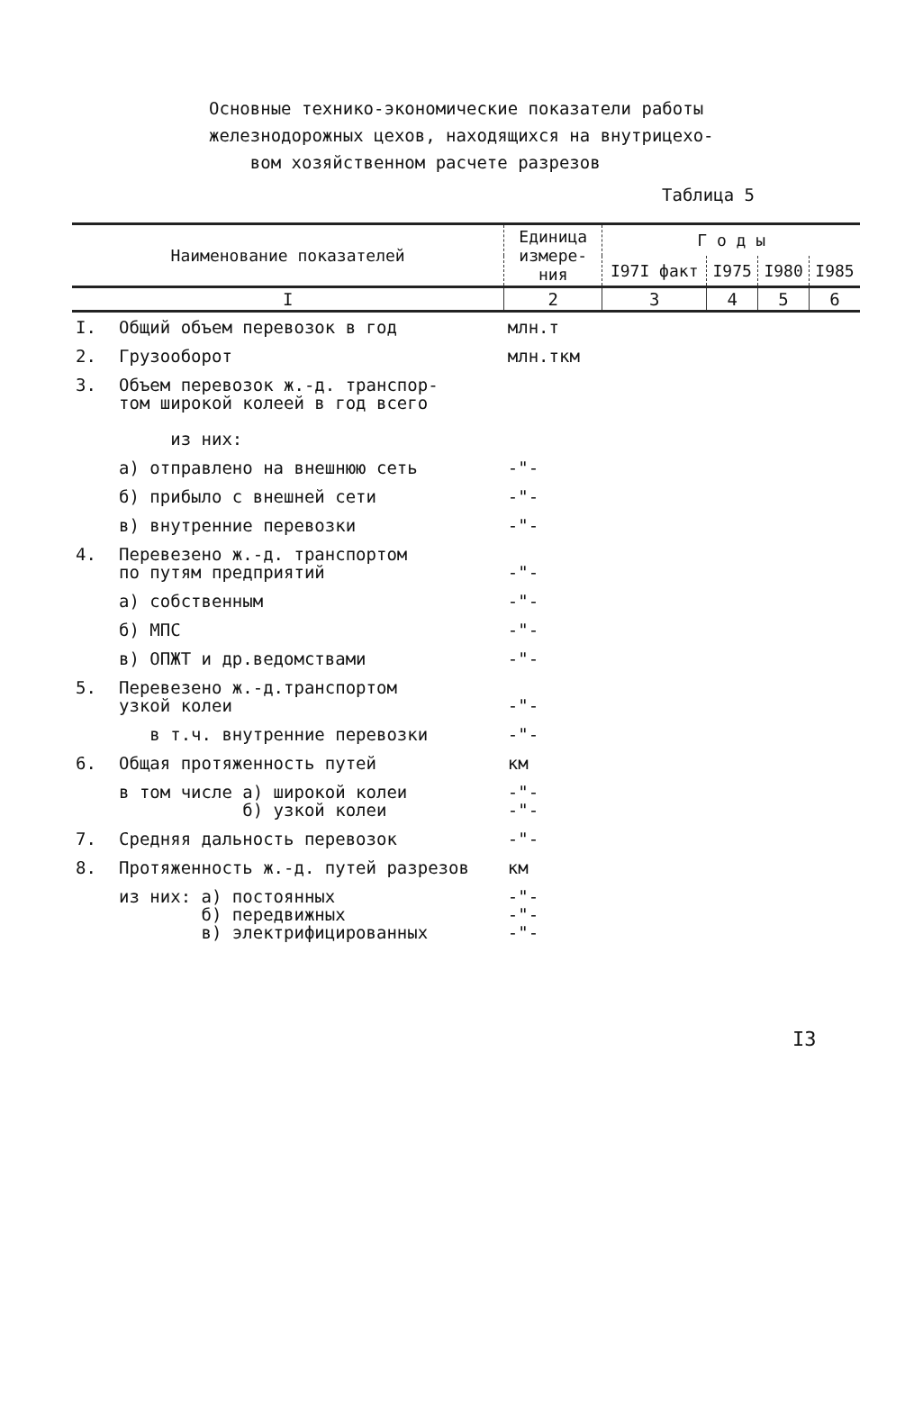Основные технико-экономические показатели работы
железнодорожных цехов, находящихся на внутрицехо-
вом хозяйственном расчете разрезов
Таблица 5
| Наименование показателей | | Единица измере-ния | Г о д ы | | | |
| --- | --- | --- | --- | --- | --- | --- |
| | | | I97I факт | I975 | I980 | I985 |
| I | | 2 | 3 | 4 | 5 | 6 |
| I. | Общий объем перевозок в год | млн.т | | | | |
| 2. | Грузооборот | млн.ткм | | | | |
| 3. | Объем перевозок ж.-д. транспор- том широкой колеей в год всего из них: | | | | | |
| | а) отправлено на внешнюю сеть | -"- | | | | |
| | б) прибыло с внешней сети | -"- | | | | |
| | в) внутренние перевозки | -"- | | | | |
| 4. | Перевезено ж.-д. транспортом по путям предприятий | -"- | | | | |
| | а) собственным | -"- | | | | |
| | б) МПС | -"- | | | | |
| | в) ОПЖТ и др.ведомствами | -"- | | | | |
| 5. | Перевезено ж.-д.транспортом узкой колеи | -"- | | | | |
| | в т.ч. внутренние перевозки | -"- | | | | |
| 6. | Общая протяженность путей | км | | | | |
| | в том числе а) широкой колеи б) узкой колеи | -"- -"- | | | | |
| 7. | Средняя дальность перевозок | -"- | | | | |
| 8. | Протяженность ж.-д. путей разрезов | км | | | | |
| | из них: а) постоянных б) передвижных в) электрифицированных | -"- -"- -"- | | | | |
I3